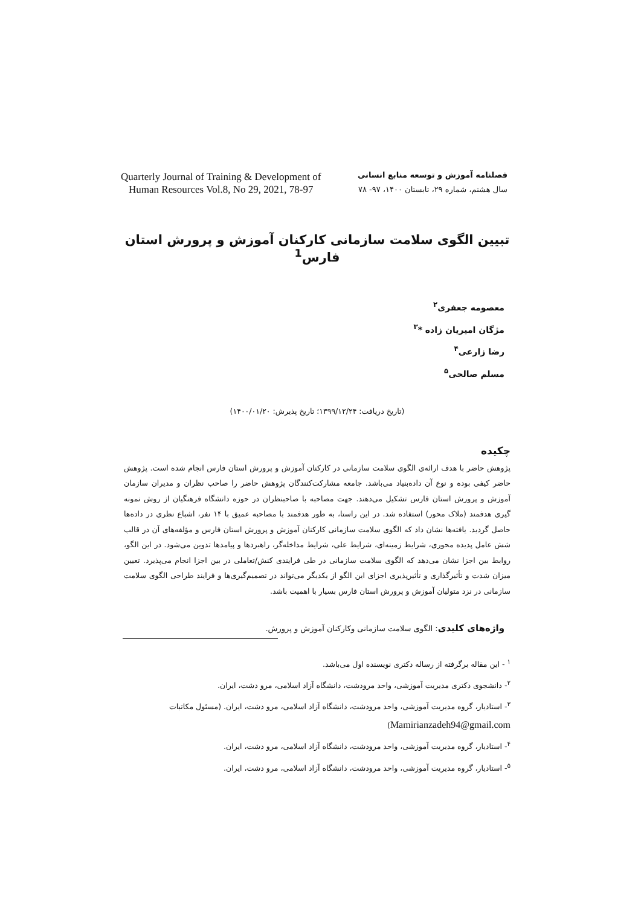Quarterly Journal of Training & Development of
Human Resources Vol.8, No 29, 2021, 78-97
فصلنامه آموزش و توسعه منابع انسانی
سال هشتم، شماره ۲۹، تابستان ۱۴۰۰، ۹۷- ۷۸
تبیین الگوی سلامت سازمانی کارکنان آموزش و پرورش استان فارس<sup>1</sup>
معصومه جعفری<sup>۲</sup>
مژگان امیریان زاده *<sup>۳</sup>
رضا زارعی<sup>۴</sup>
مسلم صالحی<sup>۵</sup>
(تاریخ دریافت: ۱۳۹۹/۱۲/۲۴؛ تاریخ پذیرش: ۱۴۰۰/۰۱/۲۰)
چکیده
پژوهش حاضر با هدف ارائه‌ی الگوی سلامت سازمانی در کارکنان آموزش و پرورش استان فارس انجام شده است. پژوهش حاضر کیفی بوده و نوع آن داده‌بنیاد می‌باشد. جامعه مشارکت‌کنندگان پژوهش حاضر را صاحب نظران و مدیران سازمان آموزش و پرورش استان فارس تشکیل می‌دهند. جهت مصاحبه با صاحبنظران در حوزه دانشگاه فرهنگیان از روش نمونه گیری هدفمند (ملاک محور) استفاده شد. در این راستا، به طور هدفمند با مصاحبه عمیق با ۱۴ نفر، اشباع نظری در داده‌ها حاصل گردید. یافته‌ها نشان داد که الگوی سلامت سازمانی کارکنان آموزش و پرورش استان فارس و مؤلفه‌های آن در قالب شش عامل پدیده محوری، شرایط زمینه‌ای، شرایط علی، شرایط مداخله‌گر، راهبردها و پیامدها تدوین می‌شود. در این الگو، روابط بین اجزا نشان می‌دهد که الگوی سلامت سازمانی در طی فرایندی کنش/تعاملی در بین اجزا انجام می‌پذیرد. تعیین میزان شدت و تأثیرگذاری و تأثیرپذیری اجزای این الگو از یکدیگر می‌تواند در تصمیم‌گیری‌ها و فرایند طراحی الگوی سلامت سازمانی در نزد متولیان آموزش و پرورش استان فارس بسیار با اهمیت باشد.
واژه‌های کلیدی: الگوی سلامت سازمانی وکارکنان آموزش و پرورش.
<sup>۱</sup> - این مقاله برگرفته از رساله دکتری نویسنده اول می‌باشد.
<sup>۲</sup>- دانشجوی دکتری مدیریت آموزشی، واحد مرودشت، دانشگاه آزاد اسلامی، مرو دشت، ایران.
<sup>۳</sup>- استادیار، گروه مدیریت آموزشی، واحد مرودشت، دانشگاه آزاد اسلامی، مرو دشت، ایران. (مسئول مکاتبات Mamirianzadeh94@gmail.com)
<sup>۴</sup>- استادیار، گروه مدیریت آموزشی، واحد مرودشت، دانشگاه آزاد اسلامی، مرو دشت، ایران.
<sup>۵</sup>- استادیار، گروه مدیریت آموزشی، واحد مرودشت، دانشگاه آزاد اسلامی، مرو دشت، ایران.